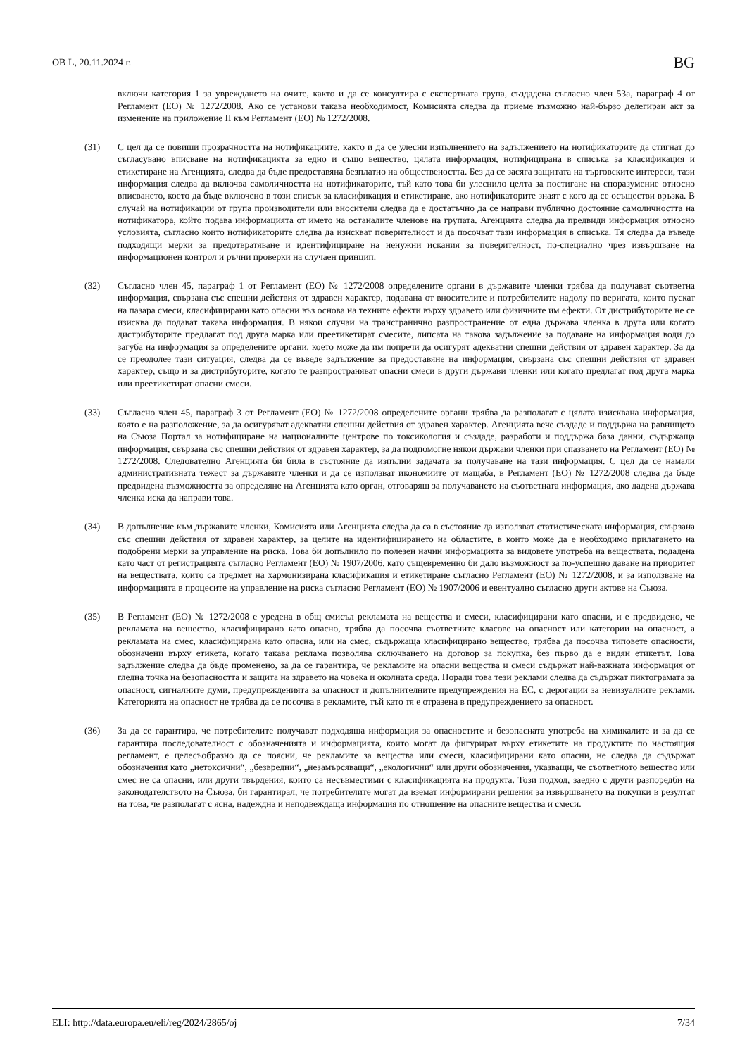ОВ L, 20.11.2024 г. BG
включи категория 1 за увреждането на очите, както и да се консултира с експертната група, създадена съгласно член 53а, параграф 4 от Регламент (ЕО) № 1272/2008. Ако се установи такава необходимост, Комисията следва да приеме възможно най-бързо делегиран акт за изменение на приложение II към Регламент (ЕО) № 1272/2008.
(31) С цел да се повиши прозрачността на нотификациите, както и да се улесни изпълнението на задължението на нотификаторите да стигнат до съгласувано вписване на нотификацията за едно и също вещество, цялата информация, нотифицирана в списъка за класификация и етикетиране на Агенцията, следва да бъде предоставяна безплатно на обществеността. Без да се засяга защитата на търговските интереси, тази информация следва да включва самоличността на нотификаторите, тъй като това би улеснило целта за постигане на споразумение относно вписването, което да бъде включено в този списък за класификация и етикетиране, ако нотификаторите знаят с кого да се осъществи връзка. В случай на нотификации от група производители или вносители следва да е достатъчно да се направи публично достояние самоличността на нотификатора, който подава информацията от името на останалите членове на групата. Агенцията следва да предвиди информация относно условията, съгласно които нотификаторите следва да изискват поверителност и да посочват тази информация в списъка. Тя следва да въведе подходящи мерки за предотвратяване и идентифициране на ненужни искания за поверителност, по-специално чрез извършване на информационен контрол и ръчни проверки на случаен принцип.
(32) Съгласно член 45, параграф 1 от Регламент (ЕО) № 1272/2008 определените органи в държавите членки трябва да получават съответна информация, свързана със спешни действия от здравен характер, подавана от вносителите и потребителите надолу по веригата, които пускат на пазара смеси, класифицирани като опасни въз основа на техните ефекти върху здравето или физичните им ефекти. От дистрибуторите не се изисква да подават такава информация. В някои случаи на трансгранично разпространение от една държава членка в друга или когато дистрибуторите предлагат под друга марка или преетикетират смесите, липсата на такова задължение за подаване на информация води до загуба на информация за определените органи, което може да им попречи да осигурят адекватни спешни действия от здравен характер. За да се преодолее тази ситуация, следва да се въведе задължение за предоставяне на информация, свързана със спешни действия от здравен характер, също и за дистрибуторите, когато те разпространяват опасни смеси в други държави членки или когато предлагат под друга марка или преетикетират опасни смеси.
(33) Съгласно член 45, параграф 3 от Регламент (ЕО) № 1272/2008 определените органи трябва да разполагат с цялата изисквана информация, която е на разположение, за да осигуряват адекватни спешни действия от здравен характер. Агенцията вече създаде и поддържа на равнището на Съюза Портал за нотифициране на националните центрове по токсикология и създаде, разработи и поддържа база данни, съдържаща информация, свързана със спешни действия от здравен характер, за да подпомогне някои държави членки при спазването на Регламент (ЕО) № 1272/2008. Следователно Агенцията би била в състояние да изпълни задачата за получаване на тази информация. С цел да се намали административната тежест за държавите членки и да се използват икономиите от мащаба, в Регламент (ЕО) № 1272/2008 следва да бъде предвидена възможността за определяне на Агенцията като орган, отговарящ за получаването на съответната информация, ако дадена държава членка иска да направи това.
(34) В допълнение към държавите членки, Комисията или Агенцията следва да са в състояние да използват статистическата информация, свързана със спешни действия от здравен характер, за целите на идентифицирането на областите, в които може да е необходимо прилагането на подобрени мерки за управление на риска. Това би допълнило по полезен начин информацията за видовете употреба на веществата, подадена като част от регистрацията съгласно Регламент (ЕО) № 1907/2006, като същевременно би дало възможност за по-успешно даване на приоритет на веществата, които са предмет на хармонизирана класификация и етикетиране съгласно Регламент (ЕО) № 1272/2008, и за използване на информацията в процесите на управление на риска съгласно Регламент (ЕО) № 1907/2006 и евентуално съгласно други актове на Съюза.
(35) В Регламент (ЕО) № 1272/2008 е уредена в общ смисъл рекламата на вещества и смеси, класифицирани като опасни, и е предвидено, че рекламата на вещество, класифицирано като опасно, трябва да посочва съответните класове на опасност или категории на опасност, а рекламата на смес, класифицирана като опасна, или на смес, съдържаща класифицирано вещество, трябва да посочва типовете опасности, обозначени върху етикета, когато такава реклама позволява сключването на договор за покупка, без първо да е видян етикетът. Това задължение следва да бъде променено, за да се гарантира, че рекламите на опасни вещества и смеси съдържат най-важната информация от гледна точка на безопасността и защита на здравето на човека и околната среда. Поради това тези реклами следва да съдържат пиктограмата за опасност, сигналните думи, предупрежденията за опасност и допълнителните предупреждения на ЕС, с дерогации за невизуалните реклами. Категорията на опасност не трябва да се посочва в рекламите, тъй като тя е отразена в предупреждението за опасност.
(36) За да се гарантира, че потребителите получават подходяща информация за опасностите и безопасната употреба на химикалите и за да се гарантира последователност с обозначенията и информацията, които могат да фигурират върху етикетите на продуктите по настоящия регламент, е целесъобразно да се поясни, че рекламите за вещества или смеси, класифицирани като опасни, не следва да съдържат обозначения като „нетоксични“, „безвредни“, „незамърсяващи“, „екологични“ или други обозначения, указващи, че съответното вещество или смес не са опасни, или други твърдения, които са несъвместими с класификацията на продукта. Този подход, заедно с други разпоредби на законодателството на Съюза, би гарантирал, че потребителите могат да вземат информирани решения за извършването на покупки в резултат на това, че разполагат с ясна, надеждна и неподвеждаща информация по отношение на опасните вещества и смеси.
ELI: http://data.europa.eu/eli/reg/2024/2865/oj 7/34